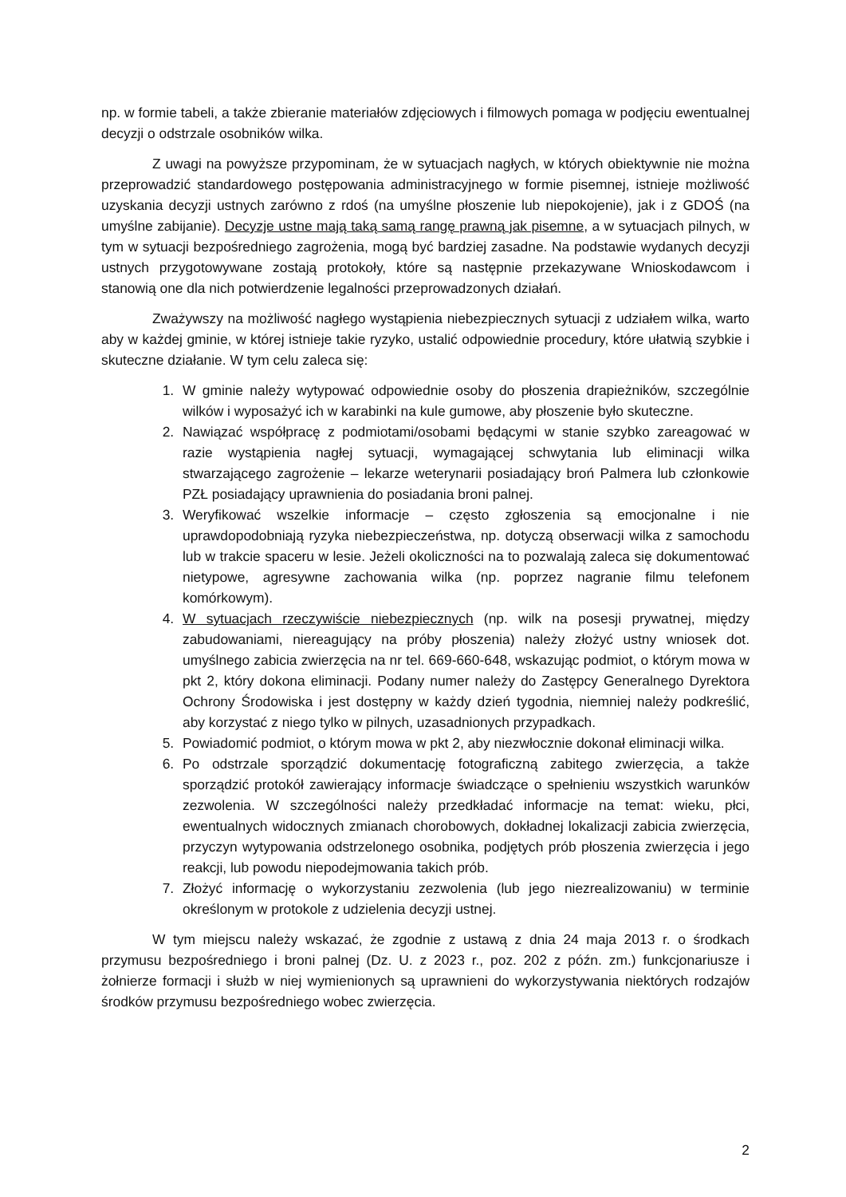np. w formie tabeli, a także zbieranie materiałów zdjęciowych i filmowych pomaga w podjęciu ewentualnej decyzji o odstrzale osobników wilka.
Z uwagi na powyższe przypominam, że w sytuacjach nagłych, w których obiektywnie nie można przeprowadzić standardowego postępowania administracyjnego w formie pisemnej, istnieje możliwość uzyskania decyzji ustnych zarówno z rdoś (na umyślne płoszenie lub niepokojenie), jak i z GDOŚ (na umyślne zabijanie). Decyzje ustne mają taką samą rangę prawną jak pisemne, a w sytuacjach pilnych, w tym w sytuacji bezpośredniego zagrożenia, mogą być bardziej zasadne. Na podstawie wydanych decyzji ustnych przygotowywane zostają protokoły, które są następnie przekazywane Wnioskodawcom i stanowią one dla nich potwierdzenie legalności przeprowadzonych działań.
Zważywszy na możliwość nagłego wystąpienia niebezpiecznych sytuacji z udziałem wilka, warto aby w każdej gminie, w której istnieje takie ryzyko, ustalić odpowiednie procedury, które ułatwią szybkie i skuteczne działanie. W tym celu zaleca się:
1. W gminie należy wytypować odpowiednie osoby do płoszenia drapieżników, szczególnie wilków i wyposażyć ich w karabinki na kule gumowe, aby płoszenie było skuteczne.
2. Nawiązać współpracę z podmiotami/osobami będącymi w stanie szybko zareagować w razie wystąpienia nagłej sytuacji, wymagającej schwytania lub eliminacji wilka stwarzającego zagrożenie – lekarze weterynarii posiadający broń Palmera lub członkowie PZŁ posiadający uprawnienia do posiadania broni palnej.
3. Weryfikować wszelkie informacje – często zgłoszenia są emocjonalne i nie uprawdopodobniają ryzyka niebezpieczeństwa, np. dotyczą obserwacji wilka z samochodu lub w trakcie spaceru w lesie. Jeżeli okoliczności na to pozwalają zaleca się dokumentować nietypowe, agresywne zachowania wilka (np. poprzez nagranie filmu telefonem komórkowym).
4. W sytuacjach rzeczywiście niebezpiecznych (np. wilk na posesji prywatnej, między zabudowaniami, niereagujący na próby płoszenia) należy złożyć ustny wniosek dot. umyślnego zabicia zwierzęcia na nr tel. 669-660-648, wskazując podmiot, o którym mowa w pkt 2, który dokona eliminacji. Podany numer należy do Zastępcy Generalnego Dyrektora Ochrony Środowiska i jest dostępny w każdy dzień tygodnia, niemniej należy podkreślić, aby korzystać z niego tylko w pilnych, uzasadnionych przypadkach.
5. Powiadomić podmiot, o którym mowa w pkt 2, aby niezwłocznie dokonał eliminacji wilka.
6. Po odstrzale sporządzić dokumentację fotograficzną zabitego zwierzęcia, a także sporządzić protokół zawierający informacje świadczące o spełnieniu wszystkich warunków zezwolenia. W szczególności należy przedkładać informacje na temat: wieku, płci, ewentualnych widocznych zmianach chorobowych, dokładnej lokalizacji zabicia zwierzęcia, przyczyn wytypowania odstrzelonego osobnika, podjętych prób płoszenia zwierzęcia i jego reakcji, lub powodu niepodejmowania takich prób.
7. Złożyć informację o wykorzystaniu zezwolenia (lub jego niezrealizowaniu) w terminie określonym w protokole z udzielenia decyzji ustnej.
W tym miejscu należy wskazać, że zgodnie z ustawą z dnia 24 maja 2013 r. o środkach przymusu bezpośredniego i broni palnej (Dz. U. z 2023 r., poz. 202 z późn. zm.) funkcjonariusze i żołnierze formacji i służb w niej wymienionych są uprawnieni do wykorzystywania niektórych rodzajów środków przymusu bezpośredniego wobec zwierzęcia.
2